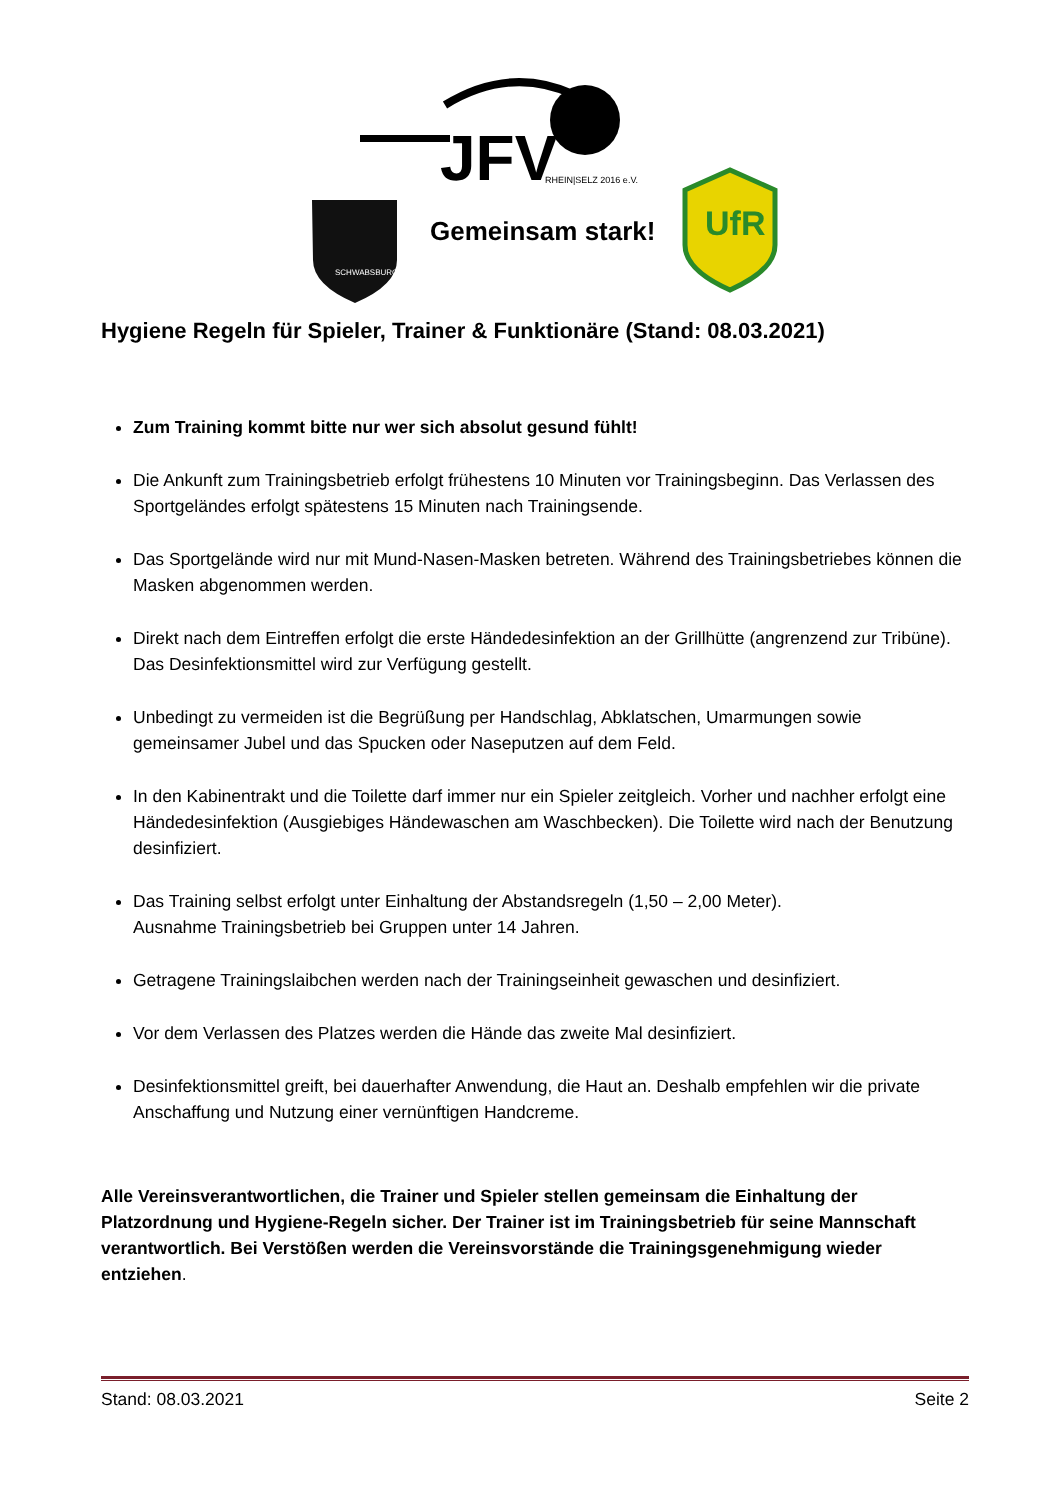JFV
RHEIN|SELZ 2016 e.V.
Gemeinsam stark!
SCHWABSBURG
UfR
Hygiene Regeln für Spieler, Trainer & Funktionäre (Stand: 08.03.2021)
Zum Training kommt bitte nur wer sich absolut gesund fühlt!
Die Ankunft zum Trainingsbetrieb erfolgt frühestens 10 Minuten vor Trainingsbeginn. Das Verlassen des Sportgeländes erfolgt spätestens 15 Minuten nach Trainingsende.
Das Sportgelände wird nur mit Mund-Nasen-Masken betreten. Während des Trainingsbetriebes können die Masken abgenommen werden.
Direkt nach dem Eintreffen erfolgt die erste Händedesinfektion an der Grillhütte (angrenzend zur Tribüne). Das Desinfektionsmittel wird zur Verfügung gestellt.
Unbedingt zu vermeiden ist die Begrüßung per Handschlag, Abklatschen, Umarmungen sowie gemeinsamer Jubel und das Spucken oder Naseputzen auf dem Feld.
In den Kabinentrakt und die Toilette darf immer nur ein Spieler zeitgleich. Vorher und nachher erfolgt eine Händedesinfektion (Ausgiebiges Händewaschen am Waschbecken). Die Toilette wird nach der Benutzung desinfiziert.
Das Training selbst erfolgt unter Einhaltung der Abstandsregeln (1,50 – 2,00 Meter).
Ausnahme Trainingsbetrieb bei Gruppen unter 14 Jahren.
Getragene Trainingslaibchen werden nach der Trainingseinheit gewaschen und desinfiziert.
Vor dem Verlassen des Platzes werden die Hände das zweite Mal desinfiziert.
Desinfektionsmittel greift, bei dauerhafter Anwendung, die Haut an. Deshalb empfehlen wir die private Anschaffung und Nutzung einer vernünftigen Handcreme.
Alle Vereinsverantwortlichen, die Trainer und Spieler stellen gemeinsam die Einhaltung der Platzordnung und Hygiene-Regeln sicher. Der Trainer ist im Trainingsbetrieb für seine Mannschaft verantwortlich. Bei Verstößen werden die Vereinsvorstände die Trainingsgenehmigung wieder entziehen.
Stand: 08.03.2021 Seite 2